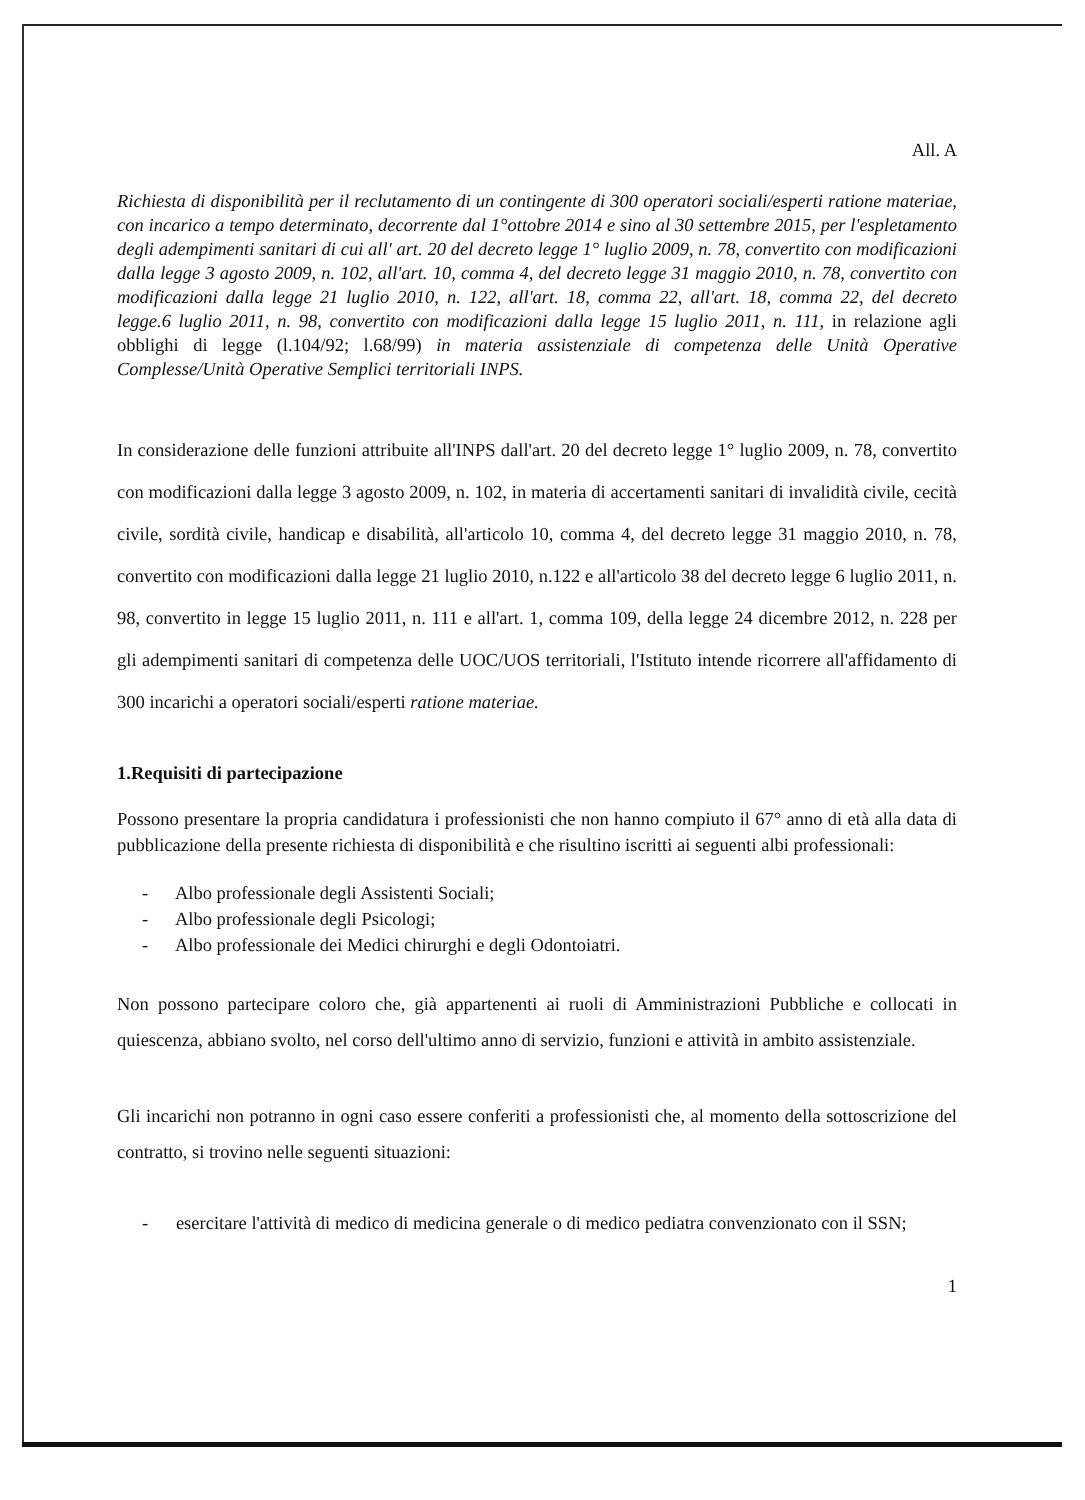All. A
Richiesta di disponibilità per il reclutamento di un contingente di 300 operatori sociali/esperti ratione materiae, con incarico a tempo determinato, decorrente dal 1°ottobre 2014 e sino al 30 settembre 2015, per l'espletamento degli adempimenti sanitari di cui all' art. 20 del decreto legge 1° luglio 2009, n. 78, convertito con modificazioni dalla legge 3 agosto 2009, n. 102, all'art. 10, comma 4, del decreto legge 31 maggio 2010, n. 78, convertito con modificazioni dalla legge 21 luglio 2010, n. 122, all'art. 18, comma 22, all'art. 18, comma 22, del decreto legge.6 luglio 2011, n. 98, convertito con modificazioni dalla legge 15 luglio 2011, n. 111, in relazione agli obblighi di legge (l.104/92; l.68/99) in materia assistenziale di competenza delle Unità Operative Complesse/Unità Operative Semplici territoriali INPS.
In considerazione delle funzioni attribuite all'INPS dall'art. 20 del decreto legge 1° luglio 2009, n. 78, convertito con modificazioni dalla legge 3 agosto 2009, n. 102, in materia di accertamenti sanitari di invalidità civile, cecità civile, sordità civile, handicap e disabilità, all'articolo 10, comma 4, del decreto legge 31 maggio 2010, n. 78, convertito con modificazioni dalla legge 21 luglio 2010, n.122 e all'articolo 38 del decreto legge 6 luglio 2011, n. 98, convertito in legge 15 luglio 2011, n. 111 e all'art. 1, comma 109, della legge 24 dicembre 2012, n. 228 per gli adempimenti sanitari di competenza delle UOC/UOS territoriali, l'Istituto intende ricorrere all'affidamento di 300 incarichi a operatori sociali/esperti ratione materiae.
1.Requisiti di partecipazione
Possono presentare la propria candidatura i professionisti che non hanno compiuto il 67° anno di età alla data di pubblicazione della presente richiesta di disponibilità e che risultino iscritti ai seguenti albi professionali:
- Albo professionale degli Assistenti Sociali;
- Albo professionale degli Psicologi;
- Albo professionale dei Medici chirurghi e degli Odontoiatri.
Non possono partecipare coloro che, già appartenenti ai ruoli di Amministrazioni Pubbliche e collocati in quiescenza, abbiano svolto, nel corso dell'ultimo anno di servizio, funzioni e attività in ambito assistenziale.
Gli incarichi non potranno in ogni caso essere conferiti a professionisti che, al momento della sottoscrizione del contratto, si trovino nelle seguenti situazioni:
- esercitare l'attività di medico di medicina generale o di medico pediatra convenzionato con il SSN;
1